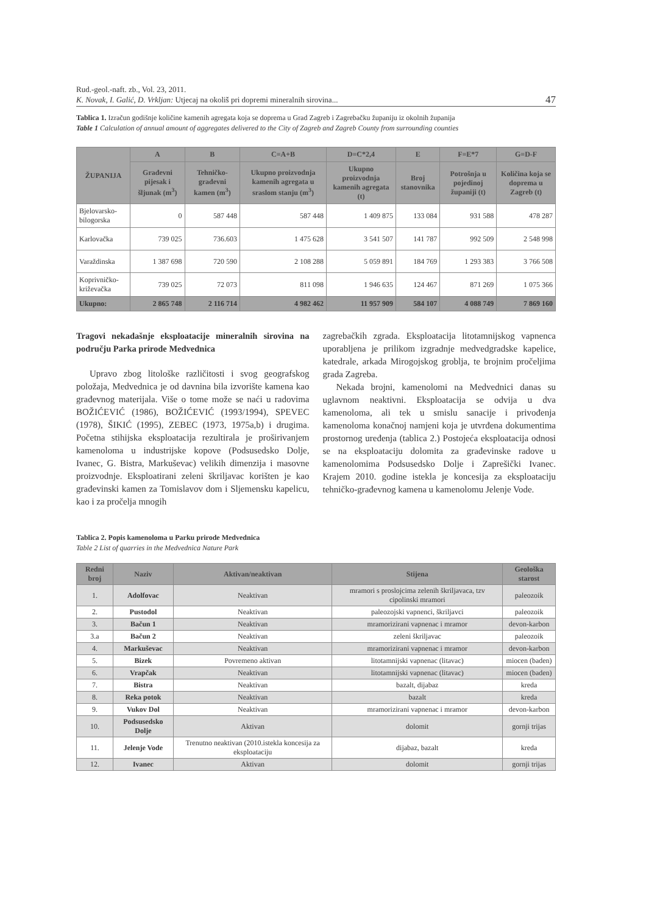Rud.-geol.-naft. zb., Vol. 23, 2011.
K. Novak, I. Galić, D. Vrkljan: Utjecaj na okoliš pri dopremi mineralnih sirovina...
47
Tablica 1. Izračun godišnje količine kamenih agregata koja se doprema u Grad Zagreb i Zagrebačku županiju iz okolnih županija
Table 1 Calculation of annual amount of aggregates delivered to the City of Zagreb and Zagreb County from surrounding counties
| ŽUPANIJA | A | B | C=A+B | D=C*2,4 | E | F=E*7 | G=D-F |
| --- | --- | --- | --- | --- | --- | --- | --- |
| | Građevni pijesak i šljunak (m<sup>3</sup>) | Tehničko-građevni kamen (m<sup>3</sup>) | Ukupno proizvodnja kamenih agregata u sraslom stanju (m<sup>3</sup>) | Ukupno proizvodnja kamenih agregata (t) | Broj stanovnika | Potrošnja u pojedinoj županiji (t) | Količina koja se doprema u Zagreb (t) |
| Bjelovarsko-bilogorska | 0 | 587 448 | 587 448 | 1 409 875 | 133 084 | 931 588 | 478 287 |
| Karlovačka | 739 025 | 736.603 | 1 475 628 | 3 541 507 | 141 787 | 992 509 | 2 548 998 |
| Varaždinska | 1 387 698 | 720 590 | 2 108 288 | 5 059 891 | 184 769 | 1 293 383 | 3 766 508 |
| Koprivničko-križevačka | 739 025 | 72 073 | 811 098 | 1 946 635 | 124 467 | 871 269 | 1 075 366 |
| Ukupno: | 2 865 748 | 2 116 714 | 4 982 462 | 11 957 909 | 584 107 | 4 088 749 | 7 869 160 |
Tragovi nekadašnje eksploatacije mineralnih sirovina na području Parka prirode Medvednica
Upravo zbog litološke različitosti i svog geografskog položaja, Medvednica je od davnina bila izvorište kamena kao građevnog materijala. Više o tome može se naći u radovima BOŽIĆEVIĆ (1986), BOŽIĆEVIĆ (1993/1994), SPEVEC (1978), ŠIKIĆ (1995), ZEBEC (1973, 1975a,b) i drugima. Početna stihijska eksploatacija rezultirala je proširivanjem kamenoloma u industrijske kopove (Podsusedsko Dolje, Ivanec, G. Bistra, Markuševac) velikih dimenzija i masovne proizvodnje. Eksploatirani zeleni škriljavac korišten je kao građevinski kamen za Tomislavov dom i Sljemensku kapelicu, kao i za pročelja mnogih
zagrebačkih zgrada. Eksploatacija litotamnijskog vapnenca uporabljena je prilikom izgradnje medvedgradske kapelice, katedrale, arkada Mirogojskog groblja, te brojnim pročeljima grada Zagreba.
Nekada brojni, kamenolomi na Medvednici danas su uglavnom neaktivni. Eksploatacija se odvija u dva kamenoloma, ali tek u smislu sanacije i privođenja kamenoloma konačnoj namjeni koja je utvrđena dokumentima prostornog uređenja (tablica 2.) Postojeća eksploatacija odnosi se na eksploataciju dolomita za građevinske radove u kamenolomima Podsusedsko Dolje i Zaprešički Ivanec. Krajem 2010. godine istekla je koncesija za eksploataciju tehničko-građevnog kamena u kamenolomu Jelenje Vode.
Tablica 2. Popis kamenoloma u Parku prirode Medvednica
Table 2 List of quarries in the Medvednica Nature Park
| Redni broj | Naziv | Aktivan/neaktivan | Stijena | Geološka starost |
| --- | --- | --- | --- | --- |
| 1. | Adolfovac | Neaktivan | mramori s proslojcima zelenih škriljavaca, tzv cipolinski mramori | paleozoik |
| 2. | Pustodol | Neaktivan | paleozojski vapnenci, škriljavci | paleozoik |
| 3. | Bačun 1 | Neaktivan | mramorizirani vapnenac i mramor | devon-karbon |
| 3.a | Bačun 2 | Neaktivan | zeleni škriljavac | paleozoik |
| 4. | Markuševac | Neaktivan | mramorizirani vapnenac i mramor | devon-karbon |
| 5. | Bizek | Povremeno aktivan | litotamnijski vapnenac (litavac) | miocen (baden) |
| 6. | Vrapčak | Neaktivan | litotamnijski vapnenac (litavac) | miocen (baden) |
| 7. | Bistra | Neaktivan | bazalt, dijabaz | kreda |
| 8. | Reka potok | Neaktivan | bazalt | kreda |
| 9. | Vukov Dol | Neaktivan | mramorizirani vapnenac i mramor | devon-karbon |
| 10. | Podsusedsko Dolje | Aktivan | dolomit | gornji trijas |
| 11. | Jelenje Vode | Trenutno neaktivan (2010.istekla koncesija za eksploataciju | dijabaz, bazalt | kreda |
| 12. | Ivanec | Aktivan | dolomit | gornji trijas |